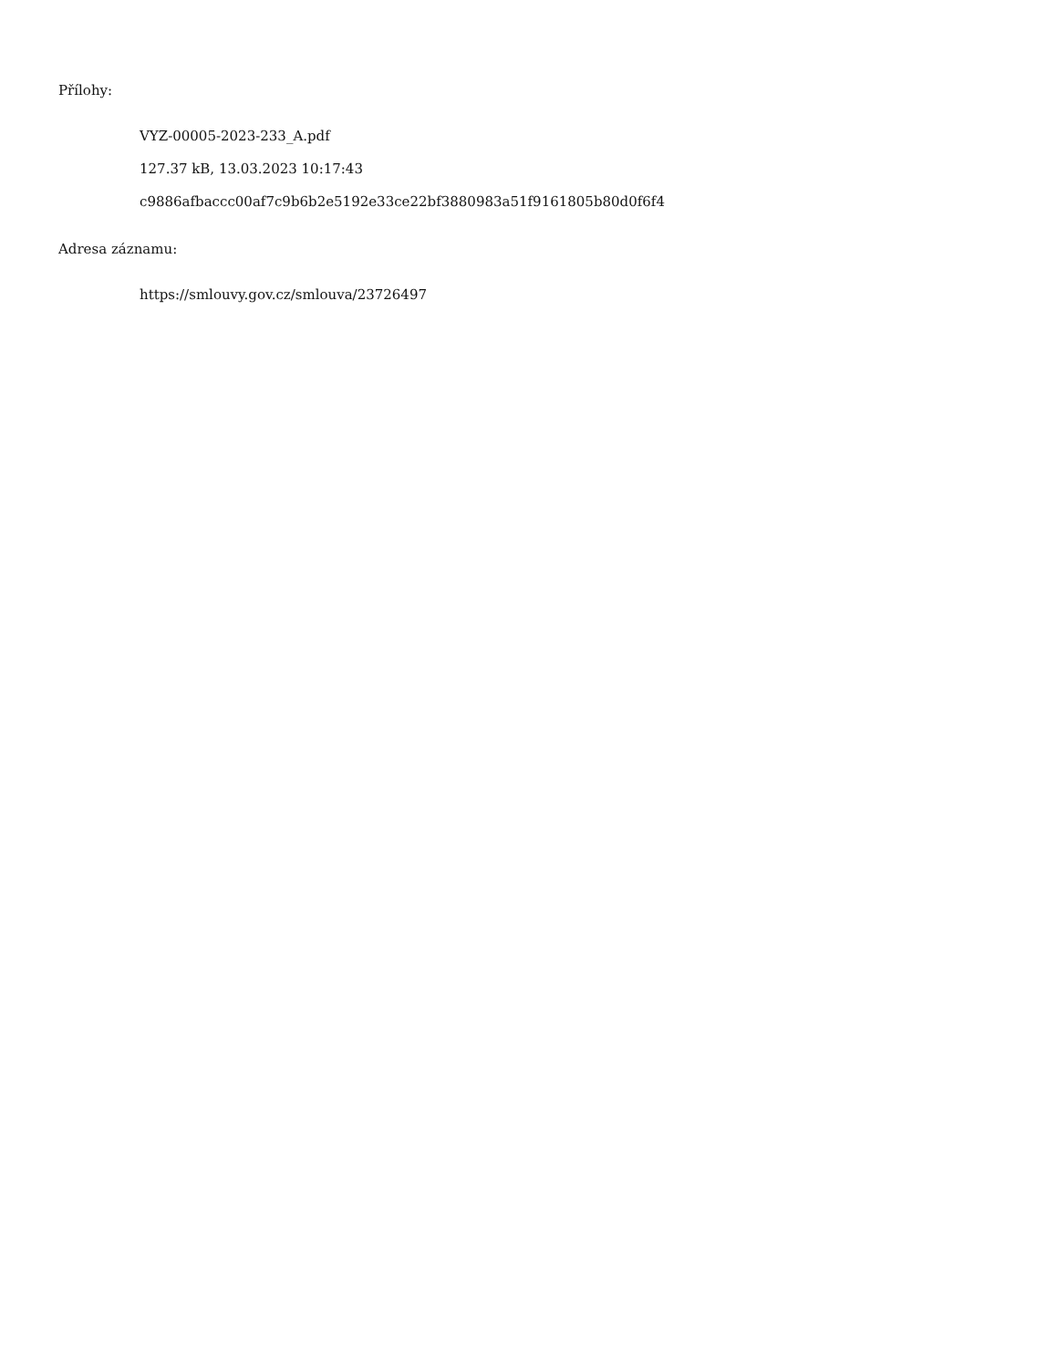Přílohy:
VYZ-00005-2023-233_A.pdf
127.37 kB, 13.03.2023 10:17:43
c9886afbaccc00af7c9b6b2e5192e33ce22bf3880983a51f9161805b80d0f6f4
Adresa záznamu:
https://smlouvy.gov.cz/smlouva/23726497